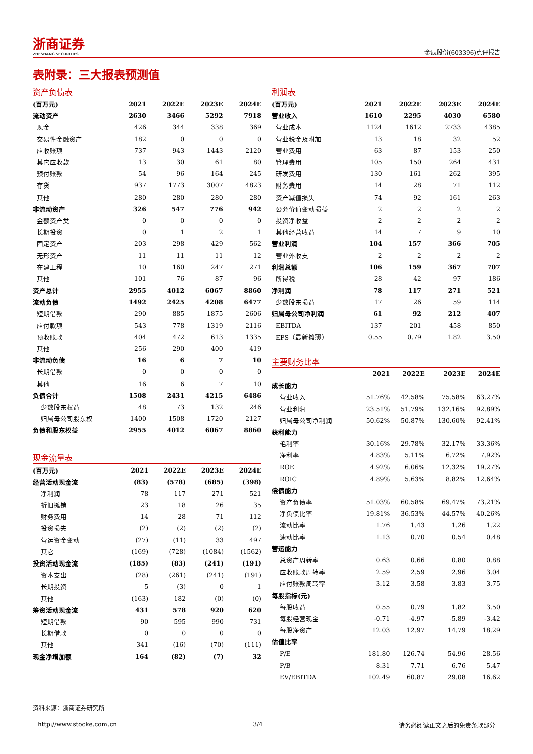浙商证券
ZHESHANG SECURITIES
金辰股份(603396)点评报告
表附录：三大报表预测值
资产负债表
| (百万元) | 2021 | 2022E | 2023E | 2024E |
| --- | --- | --- | --- | --- |
| 流动资产 | 2630 | 3466 | 5292 | 7918 |
| 现金 | 426 | 344 | 338 | 369 |
| 交易性金融资产 | 182 | 0 | 0 | 0 |
| 应收账项 | 737 | 943 | 1443 | 2120 |
| 其它应收款 | 13 | 30 | 61 | 80 |
| 预付账款 | 54 | 96 | 164 | 245 |
| 存货 | 937 | 1773 | 3007 | 4823 |
| 其他 | 280 | 280 | 280 | 280 |
| 非流动资产 | 326 | 547 | 776 | 942 |
| 金额资产类 | 0 | 0 | 0 | 0 |
| 长期投资 | 0 | 1 | 2 | 1 |
| 固定资产 | 203 | 298 | 429 | 562 |
| 无形资产 | 11 | 11 | 11 | 12 |
| 在建工程 | 10 | 160 | 247 | 271 |
| 其他 | 101 | 76 | 87 | 96 |
| 资产总计 | 2955 | 4012 | 6067 | 8860 |
| 流动负债 | 1492 | 2425 | 4208 | 6477 |
| 短期借款 | 290 | 885 | 1875 | 2606 |
| 应付款项 | 543 | 778 | 1319 | 2116 |
| 预收账款 | 404 | 472 | 613 | 1335 |
| 其他 | 256 | 290 | 400 | 419 |
| 非流动负债 | 16 | 6 | 7 | 10 |
| 长期借款 | 0 | 0 | 0 | 0 |
| 其他 | 16 | 6 | 7 | 10 |
| 负债合计 | 1508 | 2431 | 4215 | 6486 |
| 少数股东权益 | 48 | 73 | 132 | 246 |
| 归属母公司股东权 | 1400 | 1508 | 1720 | 2127 |
| 负债和股东权益 | 2955 | 4012 | 6067 | 8860 |
现金流量表
| (百万元) | 2021 | 2022E | 2023E | 2024E |
| --- | --- | --- | --- | --- |
| 经营活动现金流 | (83) | (578) | (685) | (398) |
| 净利润 | 78 | 117 | 271 | 521 |
| 折旧摊销 | 23 | 18 | 26 | 35 |
| 财务费用 | 14 | 28 | 71 | 112 |
| 投资损失 | (2) | (2) | (2) | (2) |
| 营运资金变动 | (27) | (11) | 33 | 497 |
| 其它 | (169) | (728) | (1084) | (1562) |
| 投资活动现金流 | (185) | (83) | (241) | (191) |
| 资本支出 | (28) | (261) | (241) | (191) |
| 长期投资 | 5 | (3) | 0 | 1 |
| 其他 | (163) | 182 | (0) | (0) |
| 筹资活动现金流 | 431 | 578 | 920 | 620 |
| 短期借款 | 90 | 595 | 990 | 731 |
| 长期借款 | 0 | 0 | 0 | 0 |
| 其他 | 341 | (16) | (70) | (111) |
| 现金净增加额 | 164 | (82) | (7) | 32 |
利润表
| (百万元) | 2021 | 2022E | 2023E | 2024E |
| --- | --- | --- | --- | --- |
| 营业收入 | 1610 | 2295 | 4030 | 6580 |
| 营业成本 | 1124 | 1612 | 2733 | 4385 |
| 营业税金及附加 | 13 | 18 | 32 | 52 |
| 营业费用 | 63 | 87 | 153 | 250 |
| 管理费用 | 105 | 150 | 264 | 431 |
| 研发费用 | 130 | 161 | 262 | 395 |
| 财务费用 | 14 | 28 | 71 | 112 |
| 资产减值损失 | 74 | 92 | 161 | 263 |
| 公允价值变动损益 | 2 | 2 | 2 | 2 |
| 投资净收益 | 2 | 2 | 2 | 2 |
| 其他经营收益 | 14 | 7 | 9 | 10 |
| 营业利润 | 104 | 157 | 366 | 705 |
| 营业外收支 | 2 | 2 | 2 | 2 |
| 利润总额 | 106 | 159 | 367 | 707 |
| 所得税 | 28 | 42 | 97 | 186 |
| 净利润 | 78 | 117 | 271 | 521 |
| 少数股东损益 | 17 | 26 | 59 | 114 |
| 归属母公司净利润 | 61 | 92 | 212 | 407 |
| EBITDA | 137 | 201 | 458 | 850 |
| EPS（最新摊薄） | 0.55 | 0.79 | 1.82 | 3.50 |
主要财务比率
| | 2021 | 2022E | 2023E | 2024E |
| --- | --- | --- | --- | --- |
| 成长能力 | | | | |
| 营业收入 | 51.76% | 42.58% | 75.58% | 63.27% |
| 营业利润 | 23.51% | 51.79% | 132.16% | 92.89% |
| 归属母公司净利润 | 50.62% | 50.87% | 130.60% | 92.41% |
| 获利能力 | | | | |
| 毛利率 | 30.16% | 29.78% | 32.17% | 33.36% |
| 净利率 | 4.83% | 5.11% | 6.72% | 7.92% |
| ROE | 4.92% | 6.06% | 12.32% | 19.27% |
| ROIC | 4.89% | 5.63% | 8.82% | 12.64% |
| 偿债能力 | | | | |
| 资产负债率 | 51.03% | 60.58% | 69.47% | 73.21% |
| 净负债比率 | 19.81% | 36.53% | 44.57% | 40.26% |
| 流动比率 | 1.76 | 1.43 | 1.26 | 1.22 |
| 速动比率 | 1.13 | 0.70 | 0.54 | 0.48 |
| 营运能力 | | | | |
| 总资产周转率 | 0.63 | 0.66 | 0.80 | 0.88 |
| 应收账款周转率 | 2.59 | 2.59 | 2.96 | 3.04 |
| 应付账款周转率 | 3.12 | 3.58 | 3.83 | 3.75 |
| 每股指标(元) | | | | |
| 每股收益 | 0.55 | 0.79 | 1.82 | 3.50 |
| 每股经营现金 | -0.71 | -4.97 | -5.89 | -3.42 |
| 每股净资产 | 12.03 | 12.97 | 14.79 | 18.29 |
| 估值比率 | | | | |
| P/E | 181.80 | 126.74 | 54.96 | 28.56 |
| P/B | 8.31 | 7.71 | 6.76 | 5.47 |
| EV/EBITDA | 102.49 | 60.87 | 29.08 | 16.62 |
资料来源：浙商证券研究所
http://www.stocke.com.cn 3/4 请务必阅读正文之后的免责条款部分